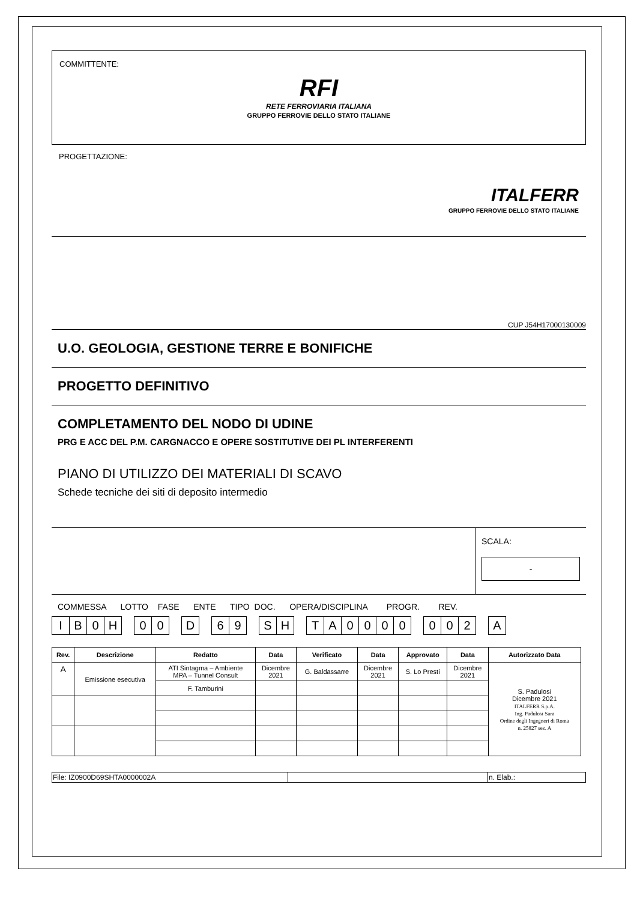COMMITTENTE:
RFI
RETE FERROVIARIA ITALIANA
GRUPPO FERROVIE DELLO STATO ITALIANE
PROGETTAZIONE:
ITALFERR
GRUPPO FERROVIE DELLO STATO ITALIANE
CUP J54H17000130009
U.O. GEOLOGIA, GESTIONE TERRE E BONIFICHE
PROGETTO DEFINITIVO
COMPLETAMENTO DEL NODO DI UDINE
PRG E ACC DEL P.M. CARGNACCO E OPERE SOSTITUTIVE DEI PL INTERFERENTI
PIANO DI UTILIZZO DEI MATERIALI DI SCAVO
Schede tecniche dei siti di deposito intermedio
SCALA:
-
COMMESSA LOTTO FASE ENTE TIPO DOC. OPERA/DISCIPLINA PROGR. REV.
| I | B | 0 | H | | 0 | 0 | | D | | 6 | 9 | | S | H | | T | A | 0 | 0 | 0 | 0 | | 0 | 0 | 2 | | A |
| Rev. | Descrizione | Redatto | Data | Verificato | Data | Approvato | Data | Autorizzato Data |
| --- | --- | --- | --- | --- | --- | --- | --- | --- |
| A | Emissione esecutiva | ATI Sintagma – Ambiente MPA – Tunnel Consult | Dicembre 2021 | G. Baldassarre | Dicembre 2021 | S. Lo Presti | Dicembre 2021 | S. Padulosi Dicembre 2021 ITALFERR S.p.A. Ing. Padulosi Sara Ordine degli Ingegneri di Roma n. 25827 sez. A |
| | | F. Tamburini | | | | | | |
| File: IZ0900D69SHTA0000002A | | n. Elab.: |